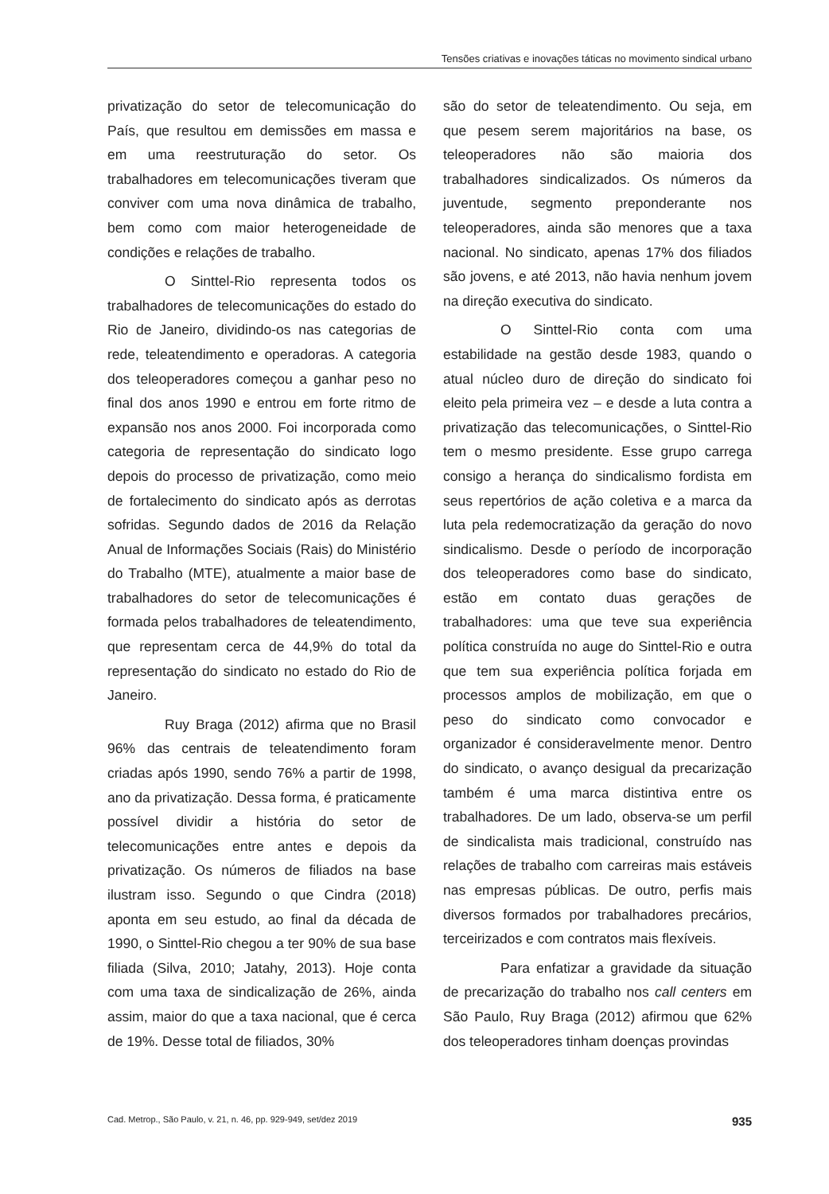Tensões criativas e inovações táticas no movimento sindical urbano
privatização do setor de telecomunicação do País, que resultou em demissões em massa e em uma reestruturação do setor. Os trabalhadores em telecomunicações tiveram que conviver com uma nova dinâmica de trabalho, bem como com maior heterogeneidade de condições e relações de trabalho.
O Sinttel-Rio representa todos os trabalhadores de telecomunicações do estado do Rio de Janeiro, dividindo-os nas categorias de rede, teleatendimento e operadoras. A categoria dos teleoperadores começou a ganhar peso no final dos anos 1990 e entrou em forte ritmo de expansão nos anos 2000. Foi incorporada como categoria de representação do sindicato logo depois do processo de privatização, como meio de fortalecimento do sindicato após as derrotas sofridas. Segundo dados de 2016 da Relação Anual de Informações Sociais (Rais) do Ministério do Trabalho (MTE), atualmente a maior base de trabalhadores do setor de telecomunicações é formada pelos trabalhadores de teleatendimento, que representam cerca de 44,9% do total da representação do sindicato no estado do Rio de Janeiro.
Ruy Braga (2012) afirma que no Brasil 96% das centrais de teleatendimento foram criadas após 1990, sendo 76% a partir de 1998, ano da privatização. Dessa forma, é praticamente possível dividir a história do setor de telecomunicações entre antes e depois da privatização. Os números de filiados na base ilustram isso. Segundo o que Cindra (2018) aponta em seu estudo, ao final da década de 1990, o Sinttel-Rio chegou a ter 90% de sua base filiada (Silva, 2010; Jatahy, 2013). Hoje conta com uma taxa de sindicalização de 26%, ainda assim, maior do que a taxa nacional, que é cerca de 19%. Desse total de filiados, 30%
são do setor de teleatendimento. Ou seja, em que pesem serem majoritários na base, os teleoperadores não são maioria dos trabalhadores sindicalizados. Os números da juventude, segmento preponderante nos teleoperadores, ainda são menores que a taxa nacional. No sindicato, apenas 17% dos filiados são jovens, e até 2013, não havia nenhum jovem na direção executiva do sindicato.
O Sinttel-Rio conta com uma estabilidade na gestão desde 1983, quando o atual núcleo duro de direção do sindicato foi eleito pela primeira vez – e desde a luta contra a privatização das telecomunicações, o Sinttel-Rio tem o mesmo presidente. Esse grupo carrega consigo a herança do sindicalismo fordista em seus repertórios de ação coletiva e a marca da luta pela redemocratização da geração do novo sindicalismo. Desde o período de incorporação dos teleoperadores como base do sindicato, estão em contato duas gerações de trabalhadores: uma que teve sua experiência política construída no auge do Sinttel-Rio e outra que tem sua experiência política forjada em processos amplos de mobilização, em que o peso do sindicato como convocador e organizador é consideravelmente menor. Dentro do sindicato, o avanço desigual da precarização também é uma marca distintiva entre os trabalhadores. De um lado, observa-se um perfil de sindicalista mais tradicional, construído nas relações de trabalho com carreiras mais estáveis nas empresas públicas. De outro, perfis mais diversos formados por trabalhadores precários, terceirizados e com contratos mais flexíveis.
Para enfatizar a gravidade da situação de precarização do trabalho nos call centers em São Paulo, Ruy Braga (2012) afirmou que 62% dos teleoperadores tinham doenças provindas
Cad. Metrop., São Paulo, v. 21, n. 46, pp. 929-949, set/dez 2019 935